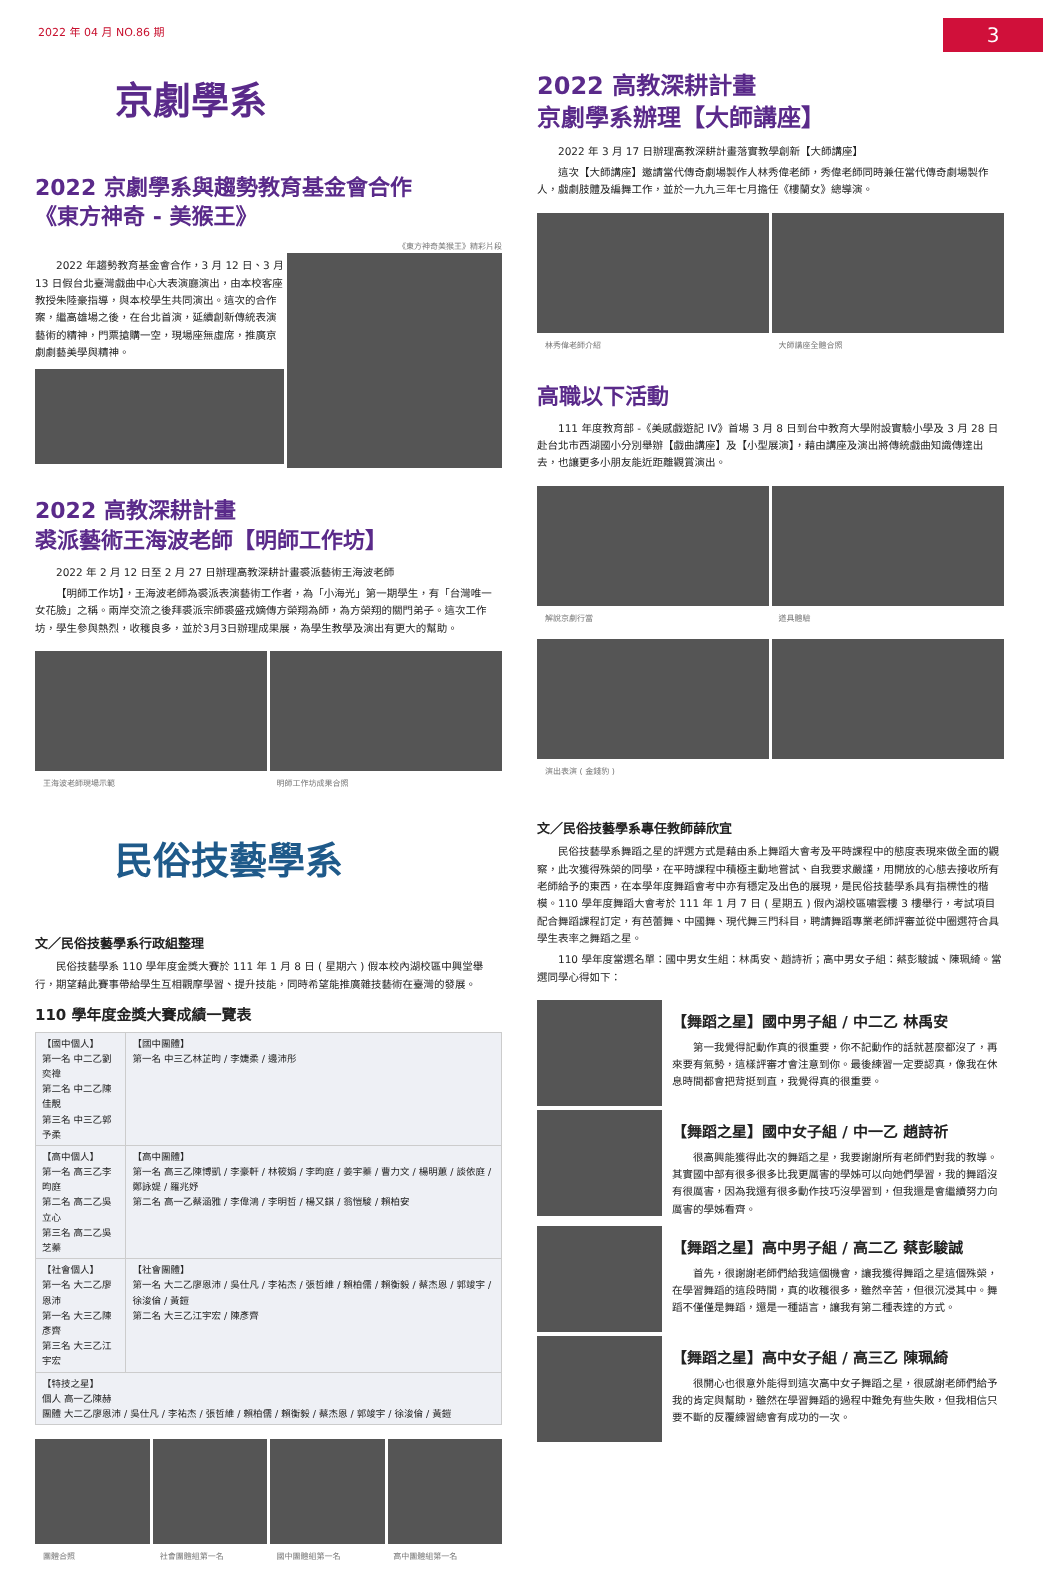2022 年 04 月 NO.86 期
3
京劇學系
2022 京劇學系與趨勢教育基金會合作
《東方神奇 - 美猴王》
《東方神奇美猴王》精彩片段
2022 年趨勢教育基金會合作，3 月 12 日、3 月 13 日假台北臺灣戲曲中心大表演廳演出，由本校客座教授朱陸豪指導，與本校學生共同演出。這次的合作案，繼高雄場之後，在台北首演，延續創新傳統表演藝術的精神，門票搶購一空，現場座無虛席，推廣京劇劇藝美學與精神。
2022 高教深耕計畫
裘派藝術王海波老師【明師工作坊】
2022 年 2 月 12 日至 2 月 27 日辦理高教深耕計畫裘派藝術王海波老師
【明師工作坊】，王海波老師為裘派表演藝術工作者，為「小海光」第一期學生，有「台灣唯一女花臉」之稱。兩岸交流之後拜裘派宗師裘盛戎嫡傳方榮翔為師，為方榮翔的關門弟子。這次工作坊，學生參與熱烈，收穫良多，並於3月3日辦理成果展，為學生教學及演出有更大的幫助。
王海波老師現場示範 明師工作坊成果合照
民俗技藝學系
文／民俗技藝學系行政組整理
民俗技藝學系 110 學年度金獎大賽於 111 年 1 月 8 日 ( 星期六 ) 假本校內湖校區中興堂舉行，期望藉此賽事帶給學生互相觀摩學習、提升技能，同時希望能推廣雜技藝術在臺灣的發展。
110 學年度金獎大賽成績一覽表
| 【國中個人】 第一名 中二乙劉奕禕 第二名 中二乙陳佳靚 第三名 中三乙郭予柔 | 【國中團體】 第一名 中三乙林芷昀 / 李婕柔 / 邊沛彤 |
| 【高中個人】 第一名 高三乙李昀庭 第二名 高二乙吳立心 第三名 高二乙吳芝蓁 | 【高中團體】 第一名 高三乙陳博凱 / 李豪軒 / 林筱娟 / 李昀庭 / 姜宇蓁 / 曹力文 / 楊明蕙 / 談依庭 / 鄭詠媞 / 羅兆妤 第二名 高一乙蔡涵雅 / 李偉鴻 / 李明哲 / 楊又錤 / 翁愷駿 / 賴柏安 |
| 【社會個人】 第一名 大二乙廖恩沛 第一名 大三乙陳彥齊 第三名 大三乙江宇宏 | 【社會團體】 第一名 大二乙廖恩沛 / 吳仕凡 / 李祐杰 / 張哲維 / 賴柏儒 / 賴衡毅 / 蔡杰恩 / 郭竣宇 / 徐浚倫 / 黃鎧 第二名 大三乙江宇宏 / 陳彥齊 |
| 【特技之星】 個人 高一乙陳赫 團體 大二乙廖恩沛 / 吳仕凡 / 李祐杰 / 張哲維 / 賴柏儒 / 賴衡毅 / 蔡杰恩 / 郭竣宇 / 徐浚倫 / 黃鎧 | |
團體合照 社會團體組第一名 國中團體組第一名 高中團體組第一名
2022 高教深耕計畫
京劇學系辦理【大師講座】
2022 年 3 月 17 日辦理高教深耕計畫落實教學創新【大師講座】
這次【大師講座】邀請當代傳奇劇場製作人林秀偉老師，秀偉老師同時兼任當代傳奇劇場製作人，戲劇肢體及編舞工作，並於一九九三年七月擔任《樓蘭女》總導演。
林秀偉老師介紹 大師講座全體合照
高職以下活動
111 年度教育部 -《美感戲遊記 IV》首場 3 月 8 日到台中教育大學附設實驗小學及 3 月 28 日赴台北市西湖國小分別舉辦【戲曲講座】及【小型展演】，藉由講座及演出將傳統戲曲知識傳達出去，也讓更多小朋友能近距離觀賞演出。
解說京劇行當 道具體驗
演出表演 ( 金錢豹 )
文／民俗技藝學系專任教師薛欣宜
民俗技藝學系舞蹈之星的評選方式是藉由系上舞蹈大會考及平時課程中的態度表現來做全面的觀察，此次獲得殊榮的同學，在平時課程中積極主動地嘗試、自我要求嚴謹，用開放的心態去接收所有老師給予的東西，在本學年度舞蹈會考中亦有穩定及出色的展現，是民俗技藝學系具有指標性的楷模。110 學年度舞蹈大會考於 111 年 1 月 7 日 ( 星期五 ) 假內湖校區嘯雲樓 3 樓舉行，考試項目配合舞蹈課程訂定，有芭蕾舞、中國舞、現代舞三門科目，聘請舞蹈專業老師評審並從中圈選符合具學生表率之舞蹈之星。
110 學年度當選名單：國中男女生組：林禹安、趙詩祈；高中男女子組：蔡彭駿誠、陳珮綺。當選同學心得如下：
【舞蹈之星】國中男子組 / 中二乙 林禹安
第一我覺得記動作真的很重要，你不記動作的話就甚麼都沒了，再來要有氣勢，這樣評審才會注意到你。最後練習一定要認真，像我在休息時間都會把背挺到直，我覺得真的很重要。
【舞蹈之星】國中女子組 / 中一乙 趙詩祈
很高興能獲得此次的舞蹈之星，我要謝謝所有老師們對我的教導。其實國中部有很多很多比我更厲害的學姊可以向她們學習，我的舞蹈沒有很厲害，因為我還有很多動作技巧沒學習到，但我還是會繼續努力向厲害的學姊看齊。
【舞蹈之星】高中男子組 / 高二乙 蔡彭駿誠
首先，很謝謝老師們給我這個機會，讓我獲得舞蹈之星這個殊榮，在學習舞蹈的這段時間，真的收穫很多，雖然辛苦，但很沉浸其中。舞蹈不僅僅是舞蹈，還是一種語言，讓我有第二種表達的方式。
【舞蹈之星】高中女子組 / 高三乙 陳珮綺
很開心也很意外能得到這次高中女子舞蹈之星，很感謝老師們給予我的肯定與幫助，雖然在學習舞蹈的過程中難免有些失敗，但我相信只要不斷的反覆練習總會有成功的一次。